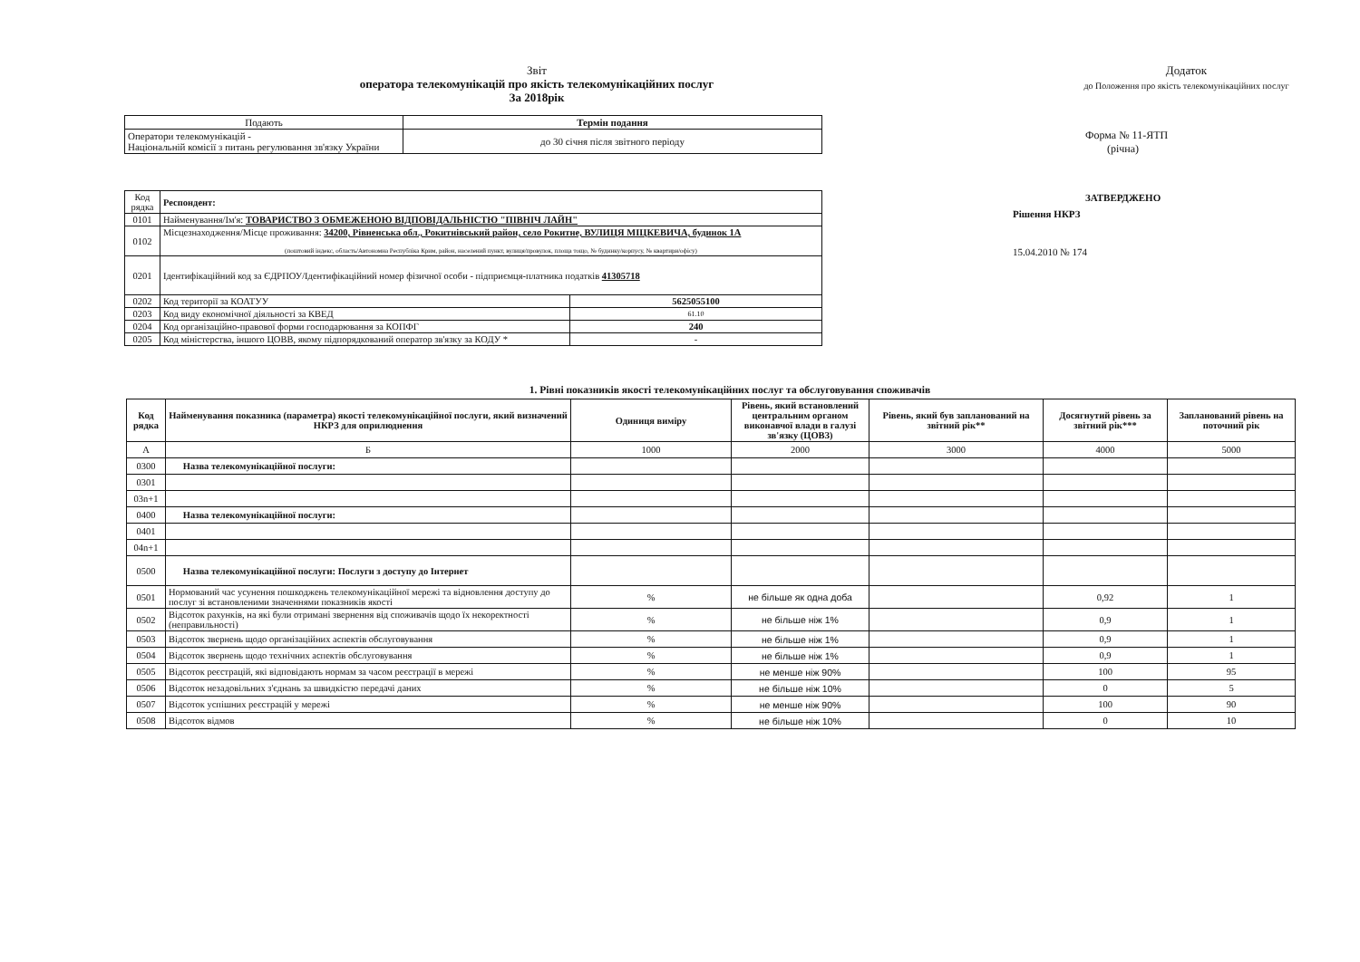Звіт
оператора телекомунікацій про якість телекомунікаційних послуг
За 2018рік
| Подають | Термін подання |
| --- | --- |
| Оператори телекомунікацій - Національній комісії з питань регулювання зв'язку України | до 30 січня після звітного періоду |
| Код рядка | Респондент: | |
| 0101 | Найменування/Ім'я: ТОВАРИСТВО З ОБМЕЖЕНОЮ ВІДПОВІДАЛЬНІСТЮ "ПІВНІЧ ЛАЙН" | |
| 0102 | Місцезнаходження/Місце проживання: 34200, Рівненська обл., Рокитнівський район, село Рокитне, ВУЛИЦЯ МІЦКЕВИЧА, будинок 1А (поштовий індекс, область/Автономна Республіка Крим, район, населений пункт, вулиця/провулок, площа тощо, № будинку/корпусу, № квартири/офісу) | |
| 0201 | Ідентифікаційний код за ЄДРПОУ/Ідентифікаційний номер фізичної особи - підприємця-платника податків 41305718 | |
| 0202 | Код території за КОАТУУ | 5625055100 |
| 0203 | Код виду економічної діяльності за КВЕД | 61.10 |
| 0204 | Код організаційно-правової форми господарювання за КОПФГ | 240 |
| 0205 | Код міністерства, іншого ЦОВВ, якому підпорядкований оператор зв'язку за КОДУ * | - |
Додаток
до Положення про якість телекомунікаційних послуг
Форма № 11-ЯТП
(річна)
ЗАТВЕРДЖЕНО
Рішення НКРЗ
15.04.2010 № 174
1. Рівні показників якості телекомунікаційних послуг та обслуговування споживачів
| Код рядка | Найменування показника (параметра) якості телекомунікаційної послуги, який визначений НКРЗ для оприлюднення | Одиниця виміру | Рівень, який встановлений центральним органом виконавчої влади в галузі зв'язку (ЦОВЗ) | Рівень, який був запланований на звітний рік** | Досягнутий рівень за звітний рік*** | Запланований рівень на поточний рік |
| --- | --- | --- | --- | --- | --- | --- |
| А | Б | 1000 | 2000 | 3000 | 4000 | 5000 |
| 0300 | Назва телекомунікаційної послуги: | | | | | |
| 0301 | | | | | | |
| 03n+1 | | | | | | |
| 0400 | Назва телекомунікаційної послуги: | | | | | |
| 0401 | | | | | | |
| 04n+1 | | | | | | |
| 0500 | Назва телекомунікаційної послуги: Послуги з доступу до Інтернет | | | | | |
| 0501 | Нормований час усунення пошкоджень телекомунікаційної мережі та відновлення доступу до послуг зі встановленими значеннями показників якості | % | не більше як одна доба | | 0,92 | 1 |
| 0502 | Відсоток рахунків, на які були отримані звернення від споживачів щодо їх некоректності (неправильності) | % | не більше ніж 1% | | 0,9 | 1 |
| 0503 | Відсоток звернень щодо організаційних аспектів обслуговування | % | не більше ніж 1% | | 0,9 | 1 |
| 0504 | Відсоток звернень щодо технічних аспектів обслуговування | % | не більше ніж 1% | | 0,9 | 1 |
| 0505 | Відсоток реєстрацій, які відповідають нормам за часом реєстрації в мережі | % | не менше ніж 90% | | 100 | 95 |
| 0506 | Відсоток незадовільних з'єднань за швидкістю передачі даних | % | не більше ніж 10% | | 0 | 5 |
| 0507 | Відсоток успішних реєстрацій у мережі | % | не менше ніж 90% | | 100 | 90 |
| 0508 | Відсоток відмов | % | не більше ніж 10% | | 0 | 10 |